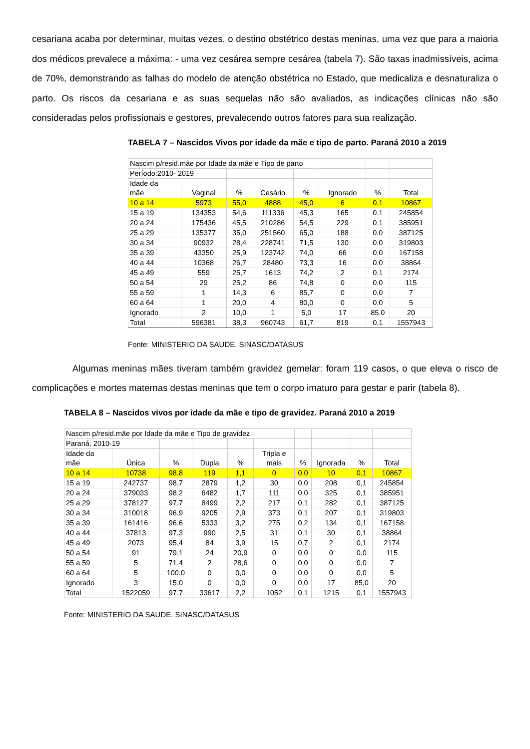cesariana acaba por determinar, muitas vezes, o destino obstétrico destas meninas, uma vez que para a maioria dos médicos prevalece a máxima: - uma vez cesárea sempre cesárea (tabela 7). São taxas inadmissíveis, acima de 70%, demonstrando as falhas do modelo de atenção obstétrica no Estado, que medicaliza e desnaturaliza o parto. Os riscos da cesariana e as suas sequelas não são avaliados, as indicações clínicas não são consideradas pelos profissionais e gestores, prevalecendo outros fatores para sua realização.
TABELA 7 – Nascidos Vivos por idade da mãe e tipo de parto. Paraná 2010 a 2019
| Nascim p/resid.mãe por Idade da mãe e Tipo de parto | | | | | | | |
| Período:2010- 2019 | | | | | | | |
| Idade da mãe | Vaginal | % | Cesário | % | Ignorado | % | Total |
| 10 a 14 | 5973 | 55,0 | 4888 | 45,0 | 6 | 0,1 | 10867 |
| 15 a 19 | 134353 | 54,6 | 111336 | 45,3 | 165 | 0,1 | 245854 |
| 20 a 24 | 175436 | 45,5 | 210286 | 54,5 | 229 | 0,1 | 385951 |
| 25 a 29 | 135377 | 35,0 | 251560 | 65,0 | 188 | 0,0 | 387125 |
| 30 a 34 | 90932 | 28,4 | 228741 | 71,5 | 130 | 0,0 | 319803 |
| 35 a 39 | 43350 | 25,9 | 123742 | 74,0 | 66 | 0,0 | 167158 |
| 40 a 44 | 10368 | 26,7 | 28480 | 73,3 | 16 | 0,0 | 38864 |
| 45 a 49 | 559 | 25,7 | 1613 | 74,2 | 2 | 0,1 | 2174 |
| 50 a 54 | 29 | 25,2 | 86 | 74,8 | 0 | 0,0 | 115 |
| 55 a 59 | 1 | 14,3 | 6 | 85,7 | 0 | 0,0 | 7 |
| 60 a 64 | 1 | 20,0 | 4 | 80,0 | 0 | 0,0 | 5 |
| Ignorado | 2 | 10,0 | 1 | 5,0 | 17 | 85,0 | 20 |
| Total | 596381 | 38,3 | 960743 | 61,7 | 819 | 0,1 | 1557943 |
Fonte: MINISTERIO DA SAUDE. SINASC/DATASUS
Algumas meninas mães tiveram também gravidez gemelar: foram 119 casos, o que eleva o risco de complicações e mortes maternas destas meninas que tem o corpo imaturo para gestar e parir (tabela 8).
TABELA 8 – Nascidos vivos por idade da mãe e tipo de gravidez. Paraná 2010 a 2019
| Nascim p/resid.mãe por Idade da mãe e Tipo de gravidez | | | | | | | | | |
| Paraná, 2010-19 | | | | | | | | | |
| Idade da mãe | Única | % | Dupla | % | Tripla e mais | % | Ignorada | % | Total |
| 10 a 14 | 10738 | 98,8 | 119 | 1,1 | 0 | 0,0 | 10 | 0,1 | 10867 |
| 15 a 19 | 242737 | 98,7 | 2879 | 1,2 | 30 | 0,0 | 208 | 0,1 | 245854 |
| 20 a 24 | 379033 | 98,2 | 6482 | 1,7 | 111 | 0,0 | 325 | 0,1 | 385951 |
| 25 a 29 | 378127 | 97,7 | 8499 | 2,2 | 217 | 0,1 | 282 | 0,1 | 387125 |
| 30 a 34 | 310018 | 96,9 | 9205 | 2,9 | 373 | 0,1 | 207 | 0,1 | 319803 |
| 35 a 39 | 161416 | 96,6 | 5333 | 3,2 | 275 | 0,2 | 134 | 0,1 | 167158 |
| 40 a 44 | 37813 | 97,3 | 990 | 2,5 | 31 | 0,1 | 30 | 0,1 | 38864 |
| 45 a 49 | 2073 | 95,4 | 84 | 3,9 | 15 | 0,7 | 2 | 0,1 | 2174 |
| 50 a 54 | 91 | 79,1 | 24 | 20,9 | 0 | 0,0 | 0 | 0,0 | 115 |
| 55 a 59 | 5 | 71,4 | 2 | 28,6 | 0 | 0,0 | 0 | 0,0 | 7 |
| 60 a 64 | 5 | 100,0 | 0 | 0,0 | 0 | 0,0 | 0 | 0,0 | 5 |
| Ignorado | 3 | 15,0 | 0 | 0,0 | 0 | 0,0 | 17 | 85,0 | 20 |
| Total | 1522059 | 97,7 | 33617 | 2,2 | 1052 | 0,1 | 1215 | 0,1 | 1557943 |
Fonte: MINISTERIO DA SAUDE. SINASC/DATASUS